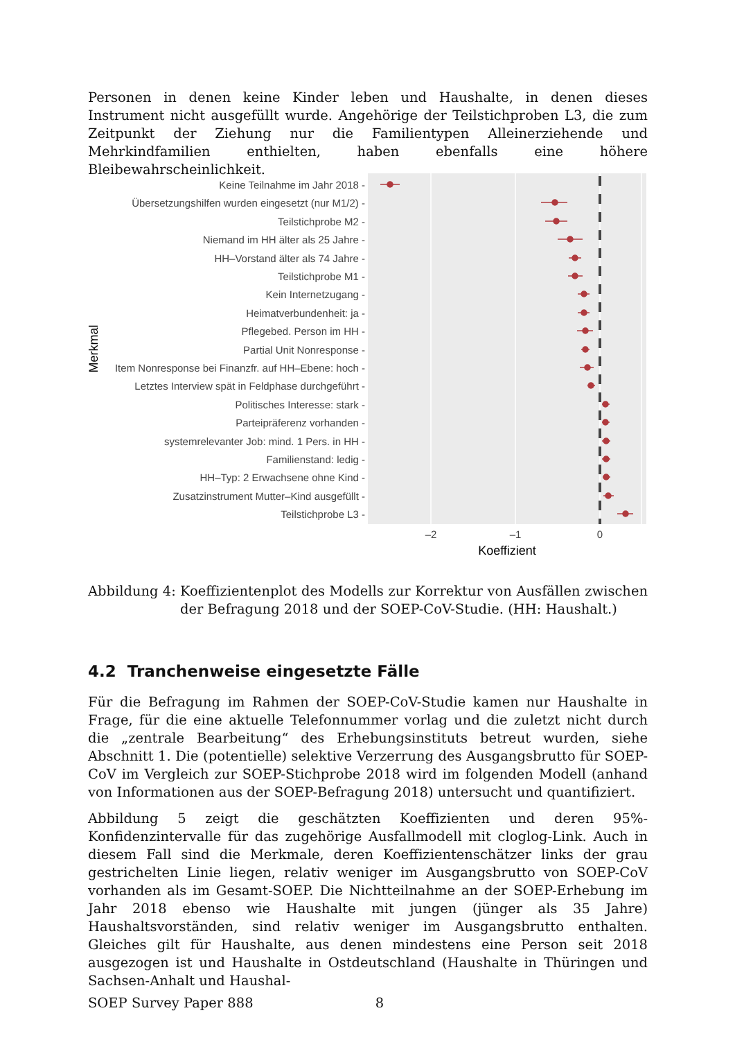Personen in denen keine Kinder leben und Haushalte, in denen dieses Instrument nicht ausgefüllt wurde. Angehörige der Teilstichproben L3, die zum Zeitpunkt der Ziehung nur die Familientypen Alleinerziehende und Mehrkindfamilien enthielten, haben ebenfalls eine höhere Bleibewahrscheinlichkeit.
Keine Teilnahme im Jahr 2018 -
Übersetzungshilfen wurden eingesetzt (nur M1/2) -
Teilstichprobe M2 -
Niemand im HH älter als 25 Jahre -
HH–Vorstand älter als 74 Jahre -
Teilstichprobe M1 -
Kein Internetzugang -
Heimatverbundenheit: ja -
Pflegebed. Person im HH -
Partial Unit Nonresponse -
Item Nonresponse bei Finanzfr. auf HH–Ebene: hoch -
Letztes Interview spät in Feldphase durchgeführt -
Politisches Interesse: stark -
Parteipräferenz vorhanden -
systemrelevanter Job: mind. 1 Pers. in HH -
Familienstand: ledig -
HH–Typ: 2 Erwachsene ohne Kind -
Zusatzinstrument Mutter–Kind ausgefüllt -
Teilstichprobe L3 -
–2
–1
0
Koeffizient
Merkmal
Abbildung 4: Koeffizientenplot des Modells zur Korrektur von Ausfällen zwischen der Befragung 2018 und der SOEP-CoV-Studie. (HH: Haushalt.)
4.2 Tranchenweise eingesetzte Fälle
Für die Befragung im Rahmen der SOEP-CoV-Studie kamen nur Haushalte in Frage, für die eine aktuelle Telefonnummer vorlag und die zuletzt nicht durch die „zentrale Bearbeitung“ des Erhebungsinstituts betreut wurden, siehe Abschnitt 1. Die (potentielle) selektive Verzerrung des Ausgangsbrutto für SOEP-CoV im Vergleich zur SOEP-Stichprobe 2018 wird im folgenden Modell (anhand von Informationen aus der SOEP-Befragung 2018) untersucht und quantifiziert.
Abbildung 5 zeigt die geschätzten Koeffizienten und deren 95%-Konfidenzintervalle für das zugehörige Ausfallmodell mit cloglog-Link. Auch in diesem Fall sind die Merkmale, deren Koeffizientenschätzer links der grau gestrichelten Linie liegen, relativ weniger im Ausgangsbrutto von SOEP-CoV vorhanden als im Gesamt-SOEP. Die Nichtteilnahme an der SOEP-Erhebung im Jahr 2018 ebenso wie Haushalte mit jungen (jünger als 35 Jahre) Haushaltsvorständen, sind relativ weniger im Ausgangsbrutto enthalten. Gleiches gilt für Haushalte, aus denen mindestens eine Person seit 2018 ausgezogen ist und Haushalte in Ostdeutschland (Haushalte in Thüringen und Sachsen-Anhalt und Haushal-
SOEP Survey Paper 888 8